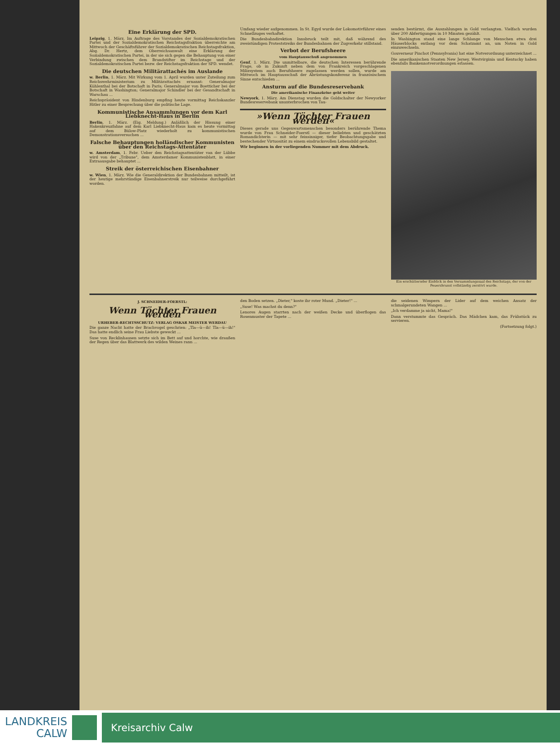Eine Erklärung der SPD.
Leipzig, 1. März. Im Auftrage des Vorstandes der Sozialdemokratischen Partei und der Sozialdemokratischen Reichstagsfraktion überreichte am Mittwoch der Geschäftsführer der Sozialdemokratischen Reichstagsfraktion, Abg. Dr. Hertz, dem Oberreichsanwalt eine Erklärung der Sozialdemokratischen Partei, in der sie sich gegen die Behauptung von einer Verbindung zwischen dem Brandstifter im Reichstage und der Sozialdemokratischen Partei bezw. der Reichstagsfraktion der SPD. wendet.
Die deutschen Militärattachés im Auslande
w. Berlin, 1. März. Mit Wirkung vom 1. April wurden unter Zuteilung zum Reichswehrministerium zu Militärattachés ernannt: Generalmajor Kühlenthal bei der Botschaft in Paris; Generalmajor von Boetticher bei der Botschaft in Washington; Generalmajor Schindler bei der Gesandtschaft in Warschau ...
Reichspräsident von Hindenburg empfing heute vormittag Reichskanzler Hitler zu einer Besprechung über die politische Lage.
Kommunistische Ansammlungen vor dem Karl Liebknecht-Haus in Berlin
Berlin, 1. März. (Eig. Meldung.) Anläßlich der Hissung einer Hakenkreuzfahne auf dem Karl Liebknecht-Haus kam es heute vormittag auf dem Bülow-Platz wiederholt zu kommunistischen Demonstrationsversuchen ...
Falsche Behauptungen holländischer Kommunisten über den Reichstags-Attentäter
w. Amsterdam, 1. Febr. Ueber den Reichstagsattentäter van der Lübbe wird von der „Tribune", dem Amsterdamer Kommunistenblatt, in einer Extraausgabe behauptet ...
Streik der österreichischen Eisenbahner
w. Wien, 1. März. Wie die Generaldirektion der Bundesbahnen mitteilt, ist der heutige mehrstündige Eisenbahnerstreik nur teilweise durchgeführt worden.
Umfang wieder aufgenommen. In St. Egyd wurde der Lokomotivführer eines Schnellzuges verhaftet.
Die Bundesbahndirektion Innsbruck teilt mit, daß während des zweistündigen Proteststreiks der Bundesbahnen der Zugverkehr stillstand.
Verbot der Berufsheere
vom Hauptausschuß angenommen
Genf, 1. März. Die unmittelbare, die deutschen Interessen berührende Frage, ob in Zukunft neben dem von Frankreich vorgeschlagenen Milizsystem auch Berufsheere zugelassen werden sollen, wurde am Mittwoch im Hauptausschuß der Abrüstungskonferenz in französischem Sinne entschieden ...
Ansturm auf die Bundesreservebank
Die amerikanische Finanzkrise geht weiter
Newyork, 1. März. Am Dienstag wurden die Goldschalter der Newyorker Bundesreservebank ununterbrochen von Tau-
»Wenn Töchter Frauen werden«
Dieses gerade uns Gegenwartsmenschen besonders berührende Thema wurde von Frau Schneider-Foerstl — dieser beliebten und geschätzten Romandichterin — mit sehr feinsinniger, tiefer Beobachtungsgabe und bestechender Virtuosität zu einem eindrucksvollen Lebensbild gestaltet.
Wir beginnen in der vorliegenden Nummer mit dem Abdruck.
senden bestürmt, die Auszahlungen in Gold verlangten. Vielfach wurden über 200 Abfertigungen in 10 Minuten gezählt.
In Washington stand eine lange Schlange von Menschen etwa drei Häuserblocks entlang vor dem Schatzamt an, um Noten in Gold einzuwechseln.
Gouverneur Pinchot (Pennsylvania) hat eine Notverordnung unterzeichnet ...
Die amerikanischen Staaten New Jersey, Westvirginia und Kentucky haben ebenfalls Bankennotverordnungen erlassen.
Ein erschütternder Einblick in den Versammlungssaal des Reichstags, der von der Feuersbrunst vollständig zerstört wurde.
J. SCHNEIDER-FOERSTL:
Wenn Töchter Frauen werden
URHEBER-RECHTSSCHUTZ: VERLAG OSKAR MEISTER WERDAU
Die ganze Nacht hatte der Brachvogel geschrien: „Tla—ü—ih! Tla—ü—ih!" Das hatte endlich seine Frau Liebste geweckt ...
Suse von Recklinhausen setzte sich im Bett auf und horchte, wie draußen der Regen über das Blattwerk des wilden Weines rann ...
den Boden setzen. „Dieter," koste ihr roter Mund. „Dieter!" ...
„Suse! Was machst du denn?"
Lenores Augen starrten nach der weißen Decke und überflogen das Rosenmuster der Tapete ...
die seidenen Wimpern der Lider auf dem weichen Ansatz der schmalgerundeten Wangen ...
„Ich verdamme ja nicht, Mama!"
Dann verstummte das Gespräch. Das Mädchen kam, das Frühstück zu servieren.
(Fortsetzung folgt.)
LANDKREIS
CALW
Kreisarchiv Calw